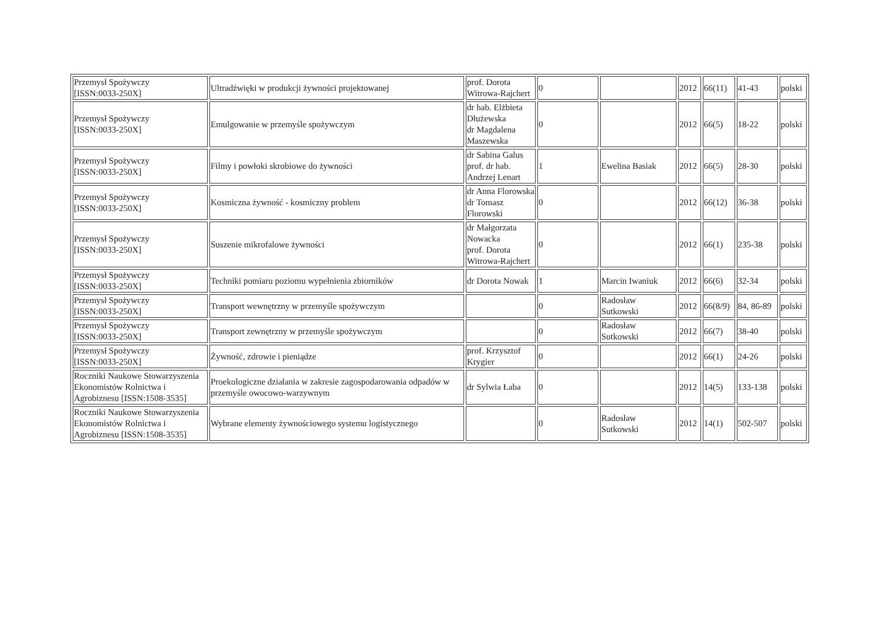| Przemysł Spożywczy [ISSN:0033-250X] | Ultradźwięki w produkcji żywności projektowanej | prof. Dorota Witrowa-Rajchert | 0 | | 2012 | 66(11) | 41-43 | polski |
| Przemysł Spożywczy [ISSN:0033-250X] | Emulgowanie w przemyśle spożywczym | dr hab. Elżbieta Dłużewska dr Magdalena Maszewska | 0 | | 2012 | 66(5) | 18-22 | polski |
| Przemysł Spożywczy [ISSN:0033-250X] | Filmy i powłoki skrobiowe do żywności | dr Sabina Galus prof. dr hab. Andrzej Lenart | 1 | Ewelina Basiak | 2012 | 66(5) | 28-30 | polski |
| Przemysł Spożywczy [ISSN:0033-250X] | Kosmiczna żywność - kosmiczny problem | dr Anna Florowska dr Tomasz Florowski | 0 | | 2012 | 66(12) | 36-38 | polski |
| Przemysł Spożywczy [ISSN:0033-250X] | Suszenie mikrofalowe żywności | dr Małgorzata Nowacka prof. Dorota Witrowa-Rajchert | 0 | | 2012 | 66(1) | 235-38 | polski |
| Przemysł Spożywczy [ISSN:0033-250X] | Techniki pomiaru poziomu wypełnienia zbiorników | dr Dorota Nowak | 1 | Marcin Iwaniuk | 2012 | 66(6) | 32-34 | polski |
| Przemysł Spożywczy [ISSN:0033-250X] | Transport wewnętrzny w przemyśle spożywczym | | 0 | Radosław Sutkowski | 2012 | 66(8/9) | 84, 86-89 | polski |
| Przemysł Spożywczy [ISSN:0033-250X] | Transport zewnętrzny w przemyśle spożywczym | | 0 | Radosław Sutkowski | 2012 | 66(7) | 38-40 | polski |
| Przemysł Spożywczy [ISSN:0033-250X] | Żywność, zdrowie i pieniądze | prof. Krzysztof Krygier | 0 | | 2012 | 66(1) | 24-26 | polski |
| Roczniki Naukowe Stowarzyszenia Ekonomistów Rolnictwa i Agrobiznesu [ISSN:1508-3535] | Proekologiczne działania w zakresie zagospodarowania odpadów w przemyśle owocowo-warzywnym | dr Sylwia Łaba | 0 | | 2012 | 14(5) | 133-138 | polski |
| Roczniki Naukowe Stowarzyszenia Ekonomistów Rolnictwa i Agrobiznesu [ISSN:1508-3535] | Wybrane elementy żywnościowego systemu logistycznego | | 0 | Radosław Sutkowski | 2012 | 14(1) | 502-507 | polski |